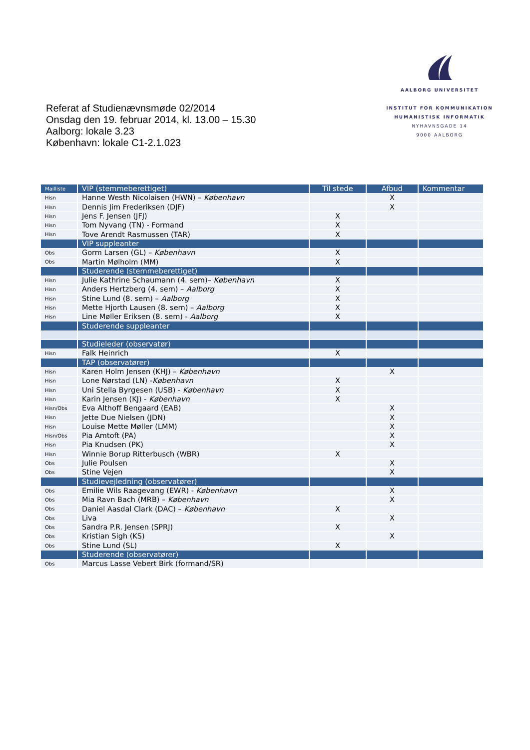AALBORG UNIVERSITET
INSTITUT FOR KOMMUNIKATION
HUMANISTISK INFORMATIK
NYHAVNSGADE 14
9000 AALBORG
Referat af Studienævnsmøde 02/2014
Onsdag den 19. februar 2014, kl. 13.00 – 15.30
Aalborg: lokale 3.23
København: lokale C1-2.1.023
| Mailliste | VIP (stemmeberettiget) | Til stede | Afbud | Kommentar |
| --- | --- | --- | --- | --- |
| Hisn | Hanne Westh Nicolaisen (HWN) – København | | X | |
| Hisn | Dennis Jim Frederiksen (DJF) | | X | |
| Hisn | Jens F. Jensen (JFJ) | X | | |
| Hisn | Tom Nyvang (TN) - Formand | X | | |
| Hisn | Tove Arendt Rasmussen (TAR) | X | | |
| | VIP suppleanter | | | |
| Obs | Gorm Larsen (GL) – København | X | | |
| Obs | Martin Mølholm (MM) | X | | |
| | Studerende (stemmeberettiget) | | | |
| Hisn | Julie Kathrine Schaumann (4. sem)– København | X | | |
| Hisn | Anders Hertzberg (4. sem) – Aalborg | X | | |
| Hisn | Stine Lund (8. sem) – Aalborg | X | | |
| Hisn | Mette Hjorth Lausen (8. sem) – Aalborg | X | | |
| Hisn | Line Møller Eriksen (8. sem) - Aalborg | X | | |
| | Studerende suppleanter | | | |
| | Studieleder (observatør) | | | |
| Hisn | Falk Heinrich | X | | |
| | TAP (observatører) | | | |
| Hisn | Karen Holm Jensen (KHJ) – København | | X | |
| Hisn | Lone Nørstad (LN) - København | X | | |
| Hisn | Uni Stella Byrgesen (USB) - København | X | | |
| Hisn | Karin Jensen (KJ) - København | X | | |
| Hisn/Obs | Eva Althoff Bengaard (EAB) | | X | |
| Hisn | Jette Due Nielsen (JDN) | | X | |
| Hisn | Louise Mette Møller (LMM) | | X | |
| Hisn/Obs | Pia Amtoft (PA) | | X | |
| Hisn | Pia Knudsen (PK) | | X | |
| Hisn | Winnie Borup Ritterbusch (WBR) | X | | |
| Obs | Julie Poulsen | | X | |
| Obs | Stine Vejen | | X | |
| | Studievejledning (observatører) | | | |
| Obs | Emilie Wils Raagevang (EWR) - København | | X | |
| Obs | Mia Ravn Bach (MRB) – København | | X | |
| Obs | Daniel Aasdal Clark (DAC) – København | X | | |
| Obs | Liva | | X | |
| Obs | Sandra P.R. Jensen (SPRJ) | X | | |
| Obs | Kristian Sigh (KS) | | X | |
| Obs | Stine Lund (SL) | X | | |
| | Studerende (observatører) | | | |
| Obs | Marcus Lasse Vebert Birk (formand/SR) | | | |